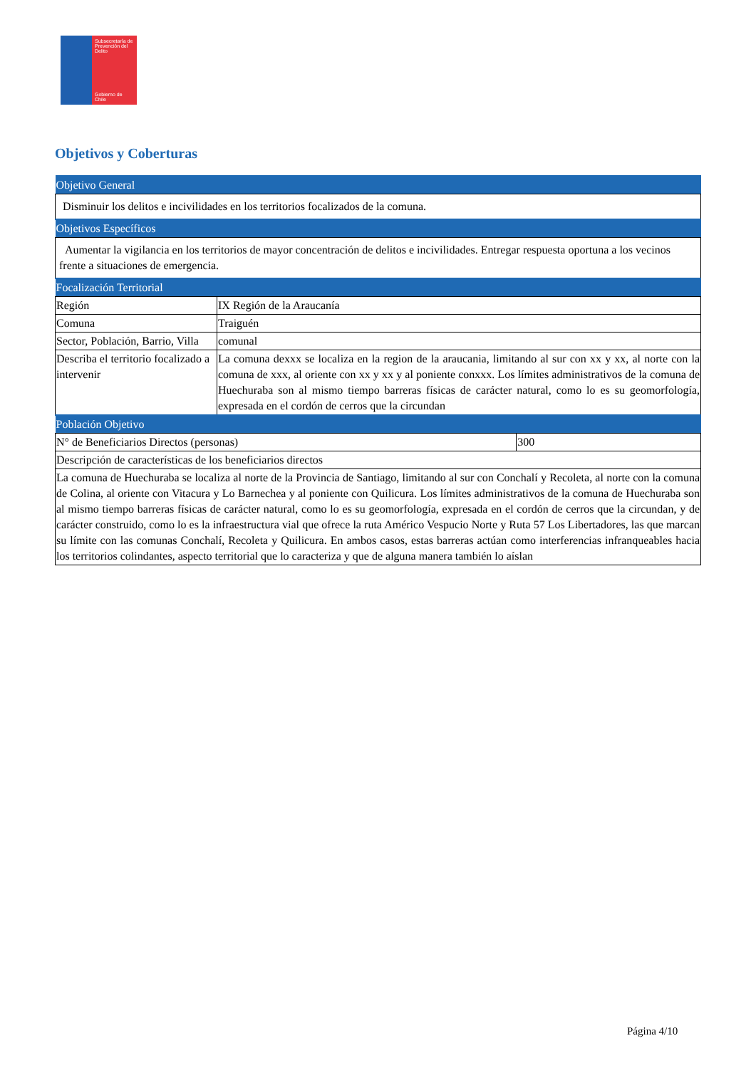Subsecretaría de Prevención del Delito
Gobierno de Chile
Objetivos y Coberturas
| Objetivo General | | |
| Disminuir los delitos e incivilidades en los territorios focalizados de la comuna. | | |
| Objetivos Específicos | | |
| Aumentar la vigilancia en los territorios de mayor concentración de delitos e incivilidades. Entregar respuesta oportuna a los vecinos frente a situaciones de emergencia. | | |
| Focalización Territorial | | |
| Región | IX Región de la Araucanía | |
| Comuna | Traiguén | |
| Sector, Población, Barrio, Villa | comunal | |
| Describa el territorio focalizado a intervenir | La comuna dexxx se localiza en la region de la araucania, limitando al sur con xx y xx, al norte con la comuna de xxx, al oriente con xx y xx y al poniente conxxx. Los límites administrativos de la comuna de Huechuraba son al mismo tiempo barreras físicas de carácter natural, como lo es su geomorfología, expresada en el cordón de cerros que la circundan | |
| Población Objetivo | | |
| N° de Beneficiarios Directos (personas) | | 300 |
| Descripción de características de los beneficiarios directos | | |
| La comuna de Huechuraba se localiza al norte de la Provincia de Santiago, limitando al sur con Conchalí y Recoleta, al norte con la comuna de Colina, al oriente con Vitacura y Lo Barnechea y al poniente con Quilicura. Los límites administrativos de la comuna de Huechuraba son al mismo tiempo barreras físicas de carácter natural, como lo es su geomorfología, expresada en el cordón de cerros que la circundan, y de carácter construido, como lo es la infraestructura vial que ofrece la ruta Américo Vespucio Norte y Ruta 57 Los Libertadores, las que marcan su límite con las comunas Conchalí, Recoleta y Quilicura. En ambos casos, estas barreras actúan como interferencias infranqueables hacia los territorios colindantes, aspecto territorial que lo caracteriza y que de alguna manera también lo aíslan | | |
Página 4/10